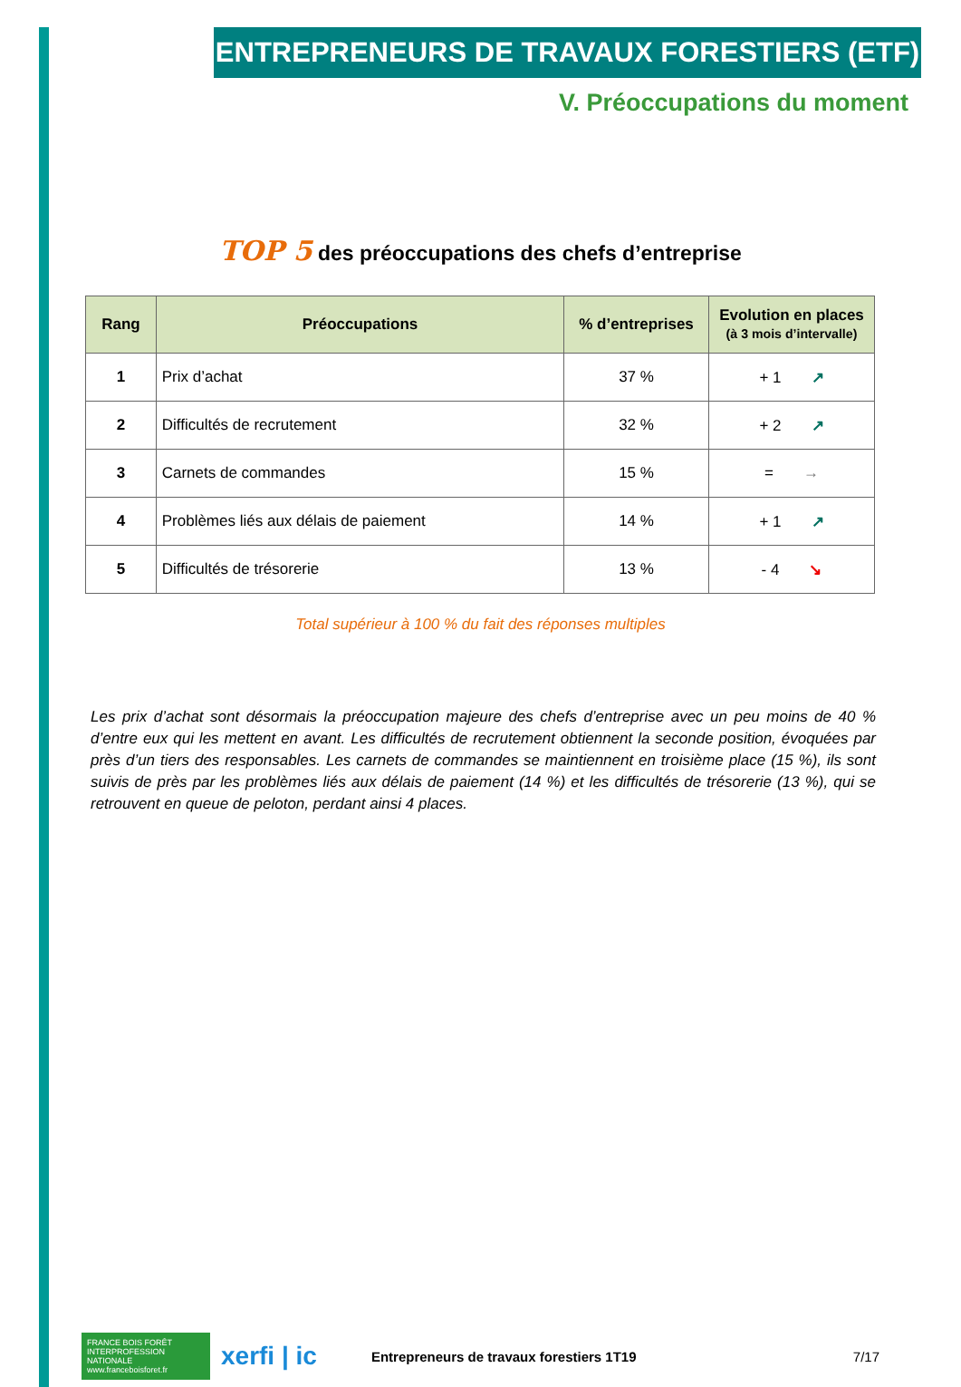ENTREPRENEURS DE TRAVAUX FORESTIERS (ETF)
V. Préoccupations du moment
TOP 5 des préoccupations des chefs d’entreprise
| Rang | Préoccupations | % d’entreprises | Evolution en places (à 3 mois d’intervalle) |
| --- | --- | --- | --- |
| 1 | Prix d’achat | 37 % | + 1 ↗ |
| 2 | Difficultés de recrutement | 32 % | + 2 ↗ |
| 3 | Carnets de commandes | 15 % | = → |
| 4 | Problèmes liés aux délais de paiement | 14 % | + 1 ↗ |
| 5 | Difficultés de trésorerie | 13 % | - 4 ↘ |
Total supérieur à 100 % du fait des réponses multiples
Les prix d’achat sont désormais la préoccupation majeure des chefs d’entreprise avec un peu moins de 40 % d’entre eux qui les mettent en avant. Les difficultés de recrutement obtiennent la seconde position, évoquées par près d’un tiers des responsables. Les carnets de commandes se maintiennent en troisième place (15 %), ils sont suivis de près par les problèmes liés aux délais de paiement (14 %) et les difficultés de trésorerie (13 %), qui se retrouvent en queue de peloton, perdant ainsi 4 places.
FRANCE BOIS FORÊT INTERPROFESSION NATIONALE www.franceboisforet.fr
xerfi | ic
Entrepreneurs de travaux forestiers 1T19
7/17